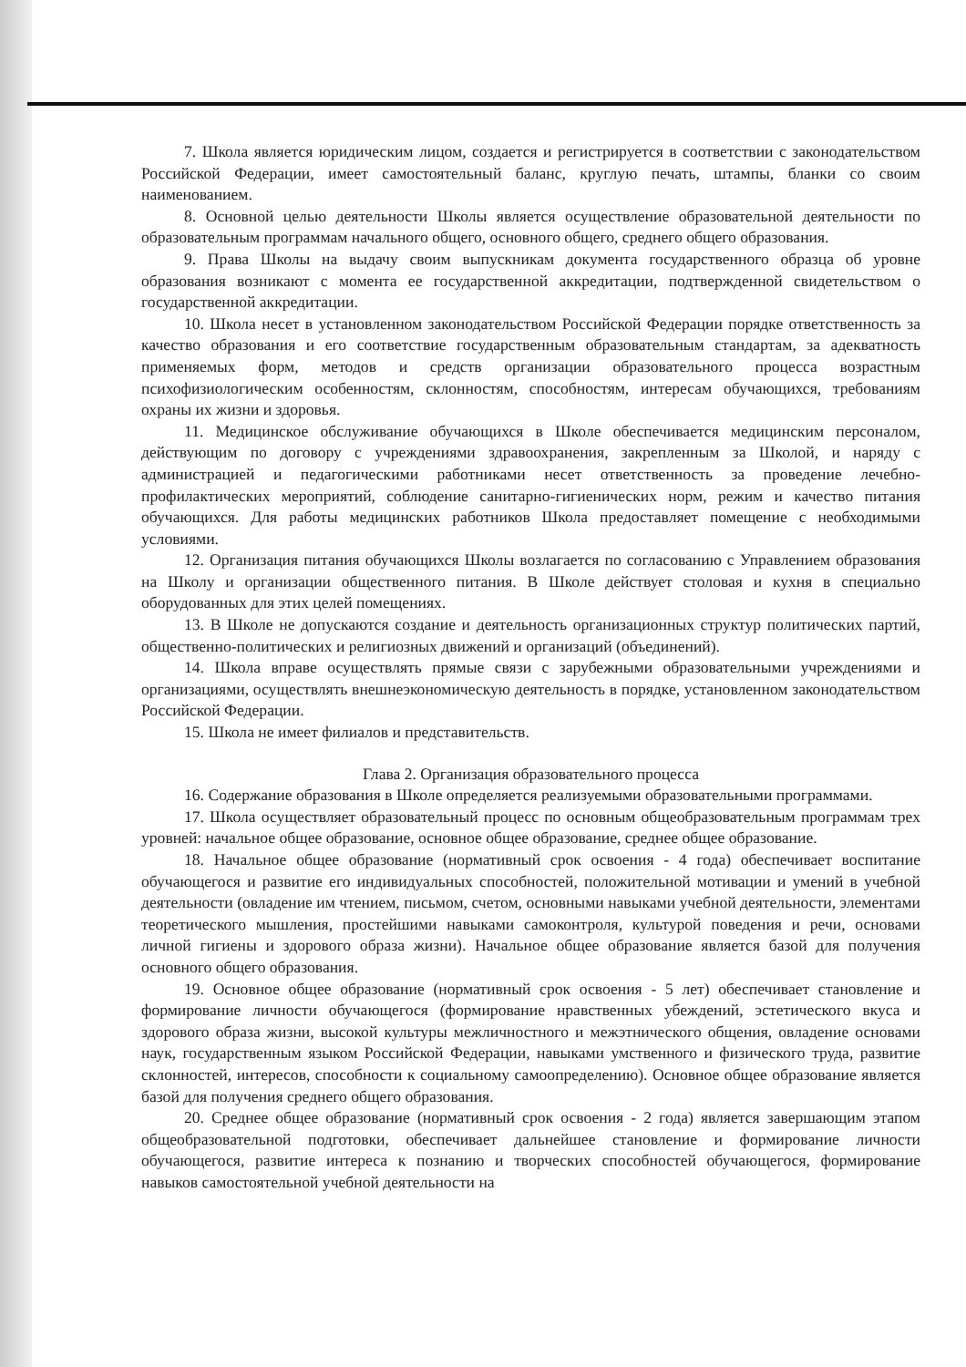7. Школа является юридическим лицом, создается и регистрируется в соответствии с законодательством Российской Федерации, имеет самостоятельный баланс, круглую печать, штампы, бланки со своим наименованием.
8. Основной целью деятельности Школы является осуществление образовательной деятельности по образовательным программам начального общего, основного общего, среднего общего образования.
9. Права Школы на выдачу своим выпускникам документа государственного образца об уровне образования возникают с момента ее государственной аккредитации, подтвержденной свидетельством о государственной аккредитации.
10. Школа несет в установленном законодательством Российской Федерации порядке ответственность за качество образования и его соответствие государственным образовательным стандартам, за адекватность применяемых форм, методов и средств организации образовательного процесса возрастным психофизиологическим особенностям, склонностям, способностям, интересам обучающихся, требованиям охраны их жизни и здоровья.
11. Медицинское обслуживание обучающихся в Школе обеспечивается медицинским персоналом, действующим по договору с учреждениями здравоохранения, закрепленным за Школой, и наряду с администрацией и педагогическими работниками несет ответственность за проведение лечебно-профилактических мероприятий, соблюдение санитарно-гигиенических норм, режим и качество питания обучающихся. Для работы медицинских работников Школа предоставляет помещение с необходимыми условиями.
12. Организация питания обучающихся Школы возлагается по согласованию с Управлением образования на Школу и организации общественного питания. В Школе действует столовая и кухня в специально оборудованных для этих целей помещениях.
13. В Школе не допускаются создание и деятельность организационных структур политических партий, общественно-политических и религиозных движений и организаций (объединений).
14. Школа вправе осуществлять прямые связи с зарубежными образовательными учреждениями и организациями, осуществлять внешнеэкономическую деятельность в порядке, установленном законодательством Российской Федерации.
15. Школа не имеет филиалов и представительств.
Глава 2. Организация образовательного процесса
16. Содержание образования в Школе определяется реализуемыми образовательными программами.
17. Школа осуществляет образовательный процесс по основным общеобразовательным программам трех уровней: начальное общее образование, основное общее образование, среднее общее образование.
18. Начальное общее образование (нормативный срок освоения - 4 года) обеспечивает воспитание обучающегося и развитие его индивидуальных способностей, положительной мотивации и умений в учебной деятельности (овладение им чтением, письмом, счетом, основными навыками учебной деятельности, элементами теоретического мышления, простейшими навыками самоконтроля, культурой поведения и речи, основами личной гигиены и здорового образа жизни). Начальное общее образование является базой для получения основного общего образования.
19. Основное общее образование (нормативный срок освоения - 5 лет) обеспечивает становление и формирование личности обучающегося (формирование нравственных убеждений, эстетического вкуса и здорового образа жизни, высокой культуры межличностного и межэтнического общения, овладение основами наук, государственным языком Российской Федерации, навыками умственного и физического труда, развитие склонностей, интересов, способности к социальному самоопределению). Основное общее образование является базой для получения среднего общего образования.
20. Среднее общее образование (нормативный срок освоения - 2 года) является завершающим этапом общеобразовательной подготовки, обеспечивает дальнейшее становление и формирование личности обучающегося, развитие интереса к познанию и творческих способностей обучающегося, формирование навыков самостоятельной учебной деятельности на